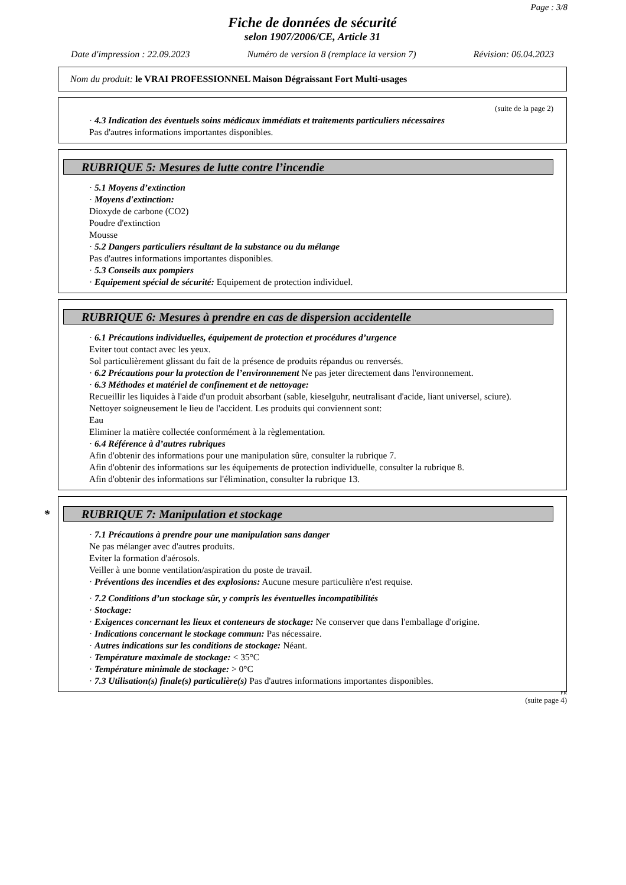Page : 3/8
Fiche de données de sécurité
selon 1907/2006/CE, Article 31
Date d'impression : 22.09.2023 Numéro de version 8 (remplace la version 7) Révision: 06.04.2023
Nom du produit: le VRAI PROFESSIONNEL Maison Dégraissant Fort Multi-usages
(suite de la page 2)
· 4.3 Indication des éventuels soins médicaux immédiats et traitements particuliers nécessaires
Pas d'autres informations importantes disponibles.
RUBRIQUE 5: Mesures de lutte contre l’incendie
· 5.1 Moyens d’extinction
· Moyens d'extinction:
Dioxyde de carbone (CO2)
Poudre d'extinction
Mousse
· 5.2 Dangers particuliers résultant de la substance ou du mélange
Pas d'autres informations importantes disponibles.
· 5.3 Conseils aux pompiers
· Equipement spécial de sécurité: Equipement de protection individuel.
RUBRIQUE 6: Mesures à prendre en cas de dispersion accidentelle
· 6.1 Précautions individuelles, équipement de protection et procédures d’urgence
Eviter tout contact avec les yeux.
Sol particulièrement glissant du fait de la présence de produits répandus ou renversés.
· 6.2 Précautions pour la protection de l’environnement Ne pas jeter directement dans l'environnement.
· 6.3 Méthodes et matériel de confinement et de nettoyage:
Recueillir les liquides à l'aide d'un produit absorbant (sable, kieselguhr, neutralisant d'acide, liant universel, sciure).
Nettoyer soigneusement le lieu de l'accident. Les produits qui conviennent sont:
Eau
Eliminer la matière collectée conformément à la règlementation.
· 6.4 Référence à d’autres rubriques
Afin d'obtenir des informations pour une manipulation sûre, consulter la rubrique 7.
Afin d'obtenir des informations sur les équipements de protection individuelle, consulter la rubrique 8.
Afin d'obtenir des informations sur l'élimination, consulter la rubrique 13.
* RUBRIQUE 7: Manipulation et stockage
· 7.1 Précautions à prendre pour une manipulation sans danger
Ne pas mélanger avec d'autres produits.
Eviter la formation d'aérosols.
Veiller à une bonne ventilation/aspiration du poste de travail.
· Préventions des incendies et des explosions: Aucune mesure particulière n'est requise.
· 7.2 Conditions d’un stockage sûr, y compris les éventuelles incompatibilités
· Stockage:
· Exigences concernant les lieux et conteneurs de stockage: Ne conserver que dans l'emballage d'origine.
· Indications concernant le stockage commun: Pas nécessaire.
· Autres indications sur les conditions de stockage: Néant.
· Température maximale de stockage: < 35°C
· Température minimale de stockage: > 0°C
· 7.3 Utilisation(s) finale(s) particulière(s) Pas d'autres informations importantes disponibles.
FR
(suite page 4)